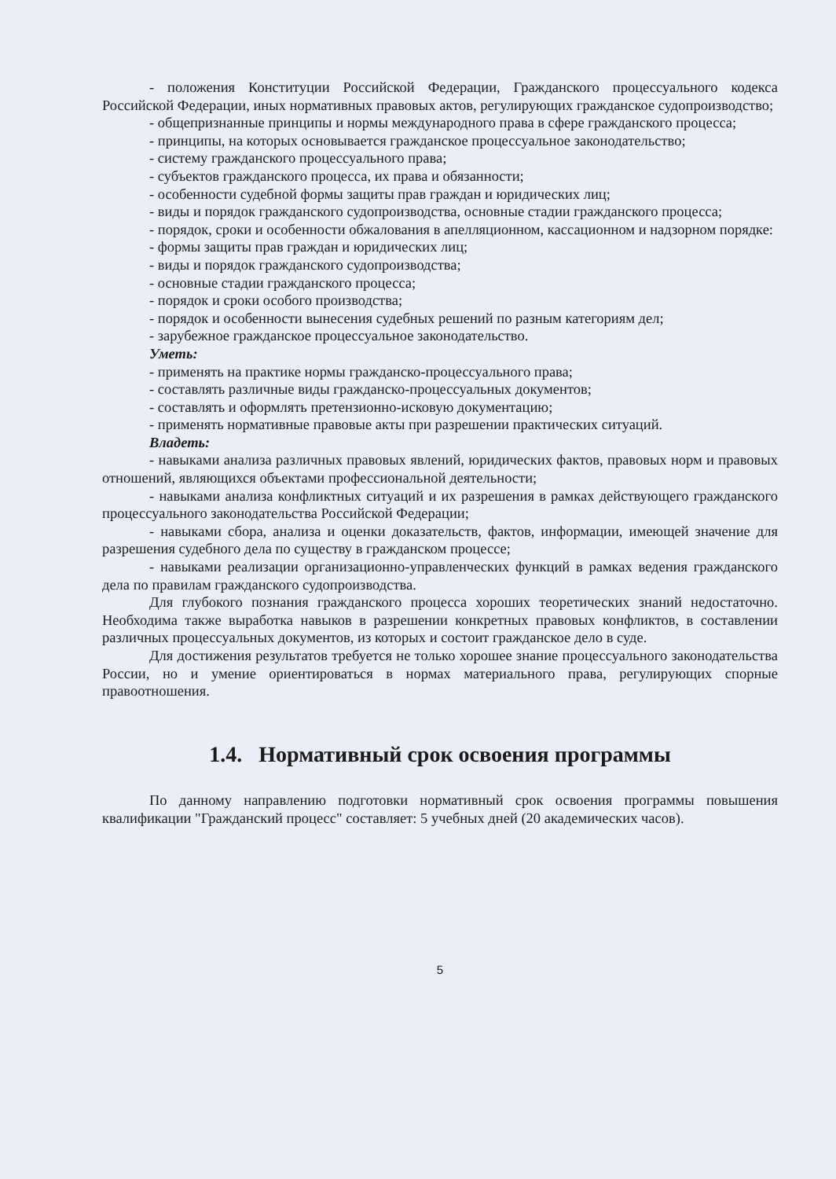- положения Конституции Российской Федерации, Гражданского процессуального кодекса Российской Федерации, иных нормативных правовых актов, регулирующих гражданское судопроизводство;
- общепризнанные принципы и нормы международного права в сфере гражданского процесса;
- принципы, на которых основывается гражданское процессуальное законодательство;
- систему гражданского процессуального права;
- субъектов гражданского процесса, их права и обязанности;
- особенности судебной формы защиты прав граждан и юридических лиц;
- виды и порядок гражданского судопроизводства, основные стадии гражданского процесса;
- порядок, сроки и особенности обжалования в апелляционном, кассационном и надзорном порядке:
- формы защиты прав граждан и юридических лиц;
- виды и порядок гражданского судопроизводства;
- основные стадии гражданского процесса;
- порядок и сроки особого производства;
- порядок и особенности вынесения судебных решений по разным категориям дел;
- зарубежное гражданское процессуальное законодательство.
Уметь:
- применять на практике нормы гражданско-процессуального права;
- составлять различные виды гражданско-процессуальных документов;
- составлять и оформлять претензионно-исковую документацию;
- применять нормативные правовые акты при разрешении практических ситуаций.
Владеть:
- навыками анализа различных правовых явлений, юридических фактов, правовых норм и правовых отношений, являющихся объектами профессиональной деятельности;
- навыками анализа конфликтных ситуаций и их разрешения в рамках действующего гражданского процессуального законодательства Российской Федерации;
- навыками сбора, анализа и оценки доказательств, фактов, информации, имеющей значение для разрешения судебного дела по существу в гражданском процессе;
- навыками реализации организационно-управленческих функций в рамках ведения гражданского дела по правилам гражданского судопроизводства.
Для глубокого познания гражданского процесса хороших теоретических знаний недостаточно. Необходима также выработка навыков в разрешении конкретных правовых конфликтов, в составлении различных процессуальных документов, из которых и состоит гражданское дело в суде.
Для достижения результатов требуется не только хорошее знание процессуального законодательства России, но и умение ориентироваться в нормах материального права, регулирующих спорные правоотношения.
1.4. Нормативный срок освоения программы
По данному направлению подготовки нормативный срок освоения программы повышения квалификации "Гражданский процесс" составляет: 5 учебных дней (20 академических часов).
5